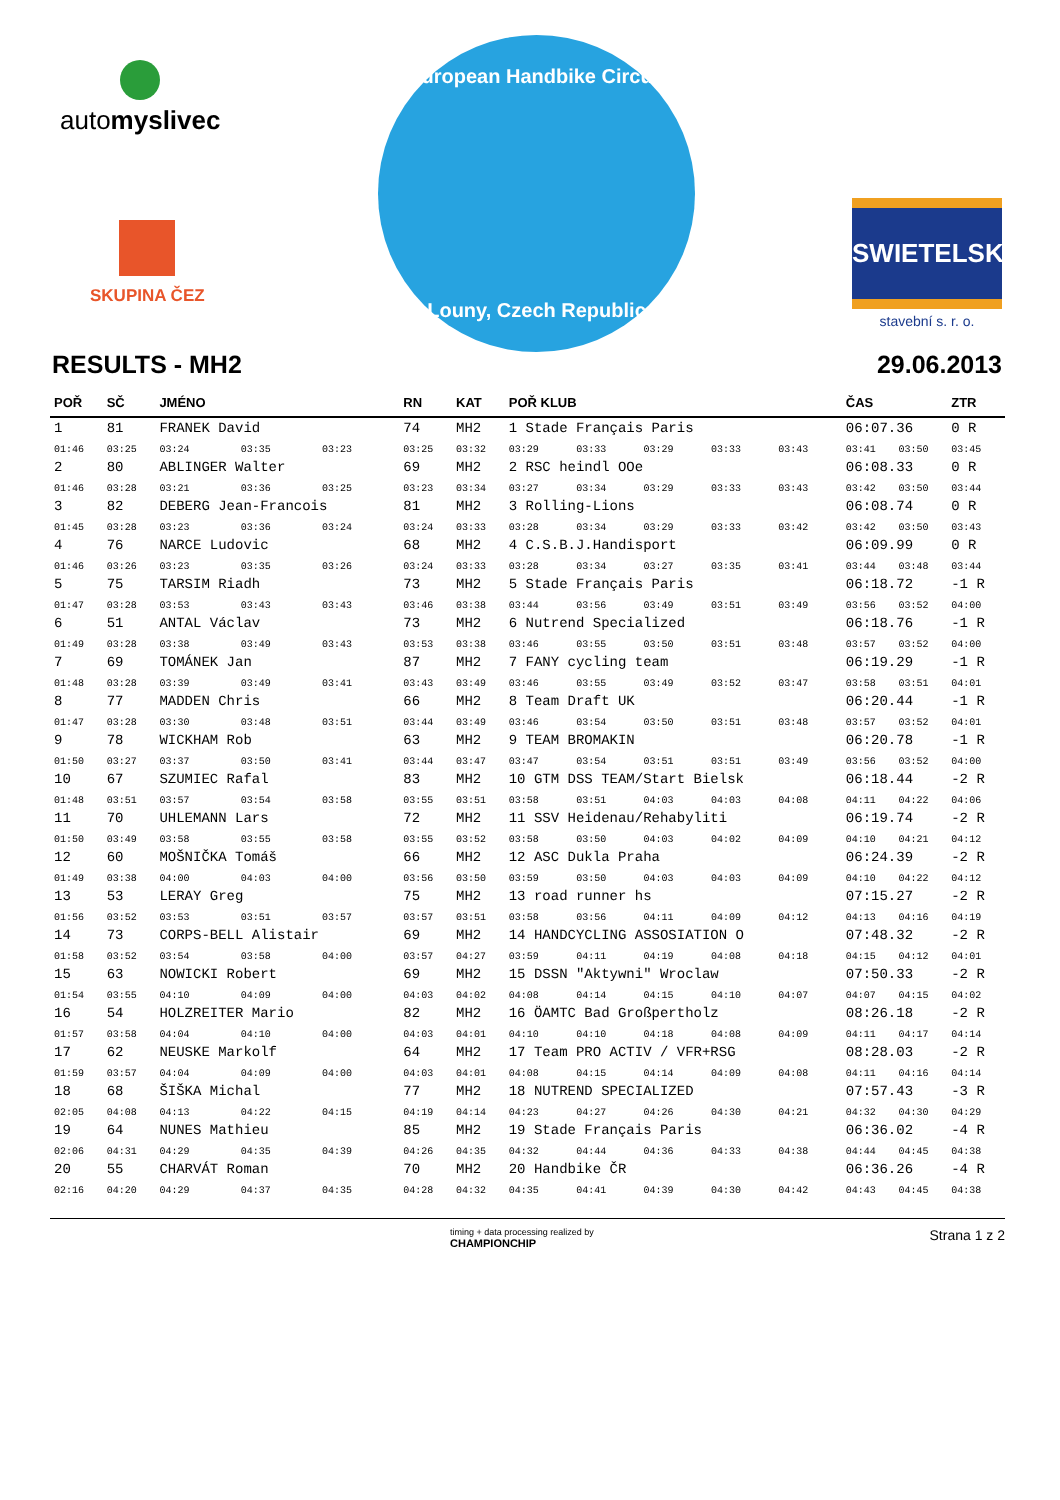automyslivec
SKUPINA ČEZ
European Handbike Circuit
Louny, Czech Republic
SWIETELSKY
stavební s. r. o.
RESULTS - MH2 29.06.2013
| POŘ | SČ | JMÉNO | | | RN | KAT | POŘ KLUB | | | | | ČAS | | ZTR |
| --- | --- | --- | --- | --- | --- | --- | --- | --- | --- | --- | --- | --- | --- | --- |
| 1 | 81 | FRANEK David | | | 74 | MH2 | 1 Stade Français Paris | | | | | 06:07.36 | | 0 R |
| 01:46 | 03:25 | 03:24 | 03:35 | 03:23 | 03:25 | 03:32 | 03:29 | 03:33 | 03:29 | 03:33 | 03:43 | 03:41 | 03:50 | 03:45 |
| 2 | 80 | ABLINGER Walter | | | 69 | MH2 | 2 RSC heindl OOe | | | | | 06:08.33 | | 0 R |
| 01:46 | 03:28 | 03:21 | 03:36 | 03:25 | 03:23 | 03:34 | 03:27 | 03:34 | 03:29 | 03:33 | 03:43 | 03:42 | 03:50 | 03:44 |
| 3 | 82 | DEBERG Jean-Francois | | | 81 | MH2 | 3 Rolling-Lions | | | | | 06:08.74 | | 0 R |
| 01:45 | 03:28 | 03:23 | 03:36 | 03:24 | 03:24 | 03:33 | 03:28 | 03:34 | 03:29 | 03:33 | 03:42 | 03:42 | 03:50 | 03:43 |
| 4 | 76 | NARCE Ludovic | | | 68 | MH2 | 4 C.S.B.J.Handisport | | | | | 06:09.99 | | 0 R |
| 01:46 | 03:26 | 03:23 | 03:35 | 03:26 | 03:24 | 03:33 | 03:28 | 03:34 | 03:27 | 03:35 | 03:41 | 03:44 | 03:48 | 03:44 |
| 5 | 75 | TARSIM Riadh | | | 73 | MH2 | 5 Stade Français Paris | | | | | 06:18.72 | | -1 R |
| 01:47 | 03:28 | 03:53 | 03:43 | 03:43 | 03:46 | 03:38 | 03:44 | 03:56 | 03:49 | 03:51 | 03:49 | 03:56 | 03:52 | 04:00 |
| 6 | 51 | ANTAL Václav | | | 73 | MH2 | 6 Nutrend Specialized | | | | | 06:18.76 | | -1 R |
| 01:49 | 03:28 | 03:38 | 03:49 | 03:43 | 03:53 | 03:38 | 03:46 | 03:55 | 03:50 | 03:51 | 03:48 | 03:57 | 03:52 | 04:00 |
| 7 | 69 | TOMÁNEK Jan | | | 87 | MH2 | 7 FANY cycling team | | | | | 06:19.29 | | -1 R |
| 01:48 | 03:28 | 03:39 | 03:49 | 03:41 | 03:43 | 03:49 | 03:46 | 03:55 | 03:49 | 03:52 | 03:47 | 03:58 | 03:51 | 04:01 |
| 8 | 77 | MADDEN Chris | | | 66 | MH2 | 8 Team Draft UK | | | | | 06:20.44 | | -1 R |
| 01:47 | 03:28 | 03:30 | 03:48 | 03:51 | 03:44 | 03:49 | 03:46 | 03:54 | 03:50 | 03:51 | 03:48 | 03:57 | 03:52 | 04:01 |
| 9 | 78 | WICKHAM Rob | | | 63 | MH2 | 9 TEAM BROMAKIN | | | | | 06:20.78 | | -1 R |
| 01:50 | 03:27 | 03:37 | 03:50 | 03:41 | 03:44 | 03:47 | 03:47 | 03:54 | 03:51 | 03:51 | 03:49 | 03:56 | 03:52 | 04:00 |
| 10 | 67 | SZUMIEC Rafal | | | 83 | MH2 | 10 GTM DSS TEAM/Start Bielsk | | | | | 06:18.44 | | -2 R |
| 01:48 | 03:51 | 03:57 | 03:54 | 03:58 | 03:55 | 03:51 | 03:58 | 03:51 | 04:03 | 04:03 | 04:08 | 04:11 | 04:22 | 04:06 |
| 11 | 70 | UHLEMANN Lars | | | 72 | MH2 | 11 SSV Heidenau/Rehabyliti | | | | | 06:19.74 | | -2 R |
| 01:50 | 03:49 | 03:58 | 03:55 | 03:58 | 03:55 | 03:52 | 03:58 | 03:50 | 04:03 | 04:02 | 04:09 | 04:10 | 04:21 | 04:12 |
| 12 | 60 | MOŠNIČKA Tomáš | | | 66 | MH2 | 12 ASC Dukla Praha | | | | | 06:24.39 | | -2 R |
| 01:49 | 03:38 | 04:00 | 04:03 | 04:00 | 03:56 | 03:50 | 03:59 | 03:50 | 04:03 | 04:03 | 04:09 | 04:10 | 04:22 | 04:12 |
| 13 | 53 | LERAY Greg | | | 75 | MH2 | 13 road runner hs | | | | | 07:15.27 | | -2 R |
| 01:56 | 03:52 | 03:53 | 03:51 | 03:57 | 03:57 | 03:51 | 03:58 | 03:56 | 04:11 | 04:09 | 04:12 | 04:13 | 04:16 | 04:19 |
| 14 | 73 | CORPS-BELL Alistair | | | 69 | MH2 | 14 HANDCYCLING ASSOSIATION O | | | | | 07:48.32 | | -2 R |
| 01:58 | 03:52 | 03:54 | 03:58 | 04:00 | 03:57 | 04:27 | 03:59 | 04:11 | 04:19 | 04:08 | 04:18 | 04:15 | 04:12 | 04:01 |
| 15 | 63 | NOWICKI Robert | | | 69 | MH2 | 15 DSSN "Aktywni" Wroclaw | | | | | 07:50.33 | | -2 R |
| 01:54 | 03:55 | 04:10 | 04:09 | 04:00 | 04:03 | 04:02 | 04:08 | 04:14 | 04:15 | 04:10 | 04:07 | 04:07 | 04:15 | 04:02 |
| 16 | 54 | HOLZREITER Mario | | | 82 | MH2 | 16 ÖAMTC Bad Großpertholz | | | | | 08:26.18 | | -2 R |
| 01:57 | 03:58 | 04:04 | 04:10 | 04:00 | 04:03 | 04:01 | 04:10 | 04:10 | 04:18 | 04:08 | 04:09 | 04:11 | 04:17 | 04:14 |
| 17 | 62 | NEUSKE Markolf | | | 64 | MH2 | 17 Team PRO ACTIV / VFR+RSG | | | | | 08:28.03 | | -2 R |
| 01:59 | 03:57 | 04:04 | 04:09 | 04:00 | 04:03 | 04:01 | 04:08 | 04:15 | 04:14 | 04:09 | 04:08 | 04:11 | 04:16 | 04:14 |
| 18 | 68 | ŠIŠKA Michal | | | 77 | MH2 | 18 NUTREND SPECIALIZED | | | | | 07:57.43 | | -3 R |
| 02:05 | 04:08 | 04:13 | 04:22 | 04:15 | 04:19 | 04:14 | 04:23 | 04:27 | 04:26 | 04:30 | 04:21 | 04:32 | 04:30 | 04:29 |
| 19 | 64 | NUNES Mathieu | | | 85 | MH2 | 19 Stade Français Paris | | | | | 06:36.02 | | -4 R |
| 02:06 | 04:31 | 04:29 | 04:35 | 04:39 | 04:26 | 04:35 | 04:32 | 04:44 | 04:36 | 04:33 | 04:38 | 04:44 | 04:45 | 04:38 |
| 20 | 55 | CHARVÁT Roman | | | 70 | MH2 | 20 Handbike ČR | | | | | 06:36.26 | | -4 R |
| 02:16 | 04:20 | 04:29 | 04:37 | 04:35 | 04:28 | 04:32 | 04:35 | 04:41 | 04:39 | 04:30 | 04:42 | 04:43 | 04:45 | 04:38 |
timing + data processing realized by
CHAMPIONCHIP Strana 1 z 2